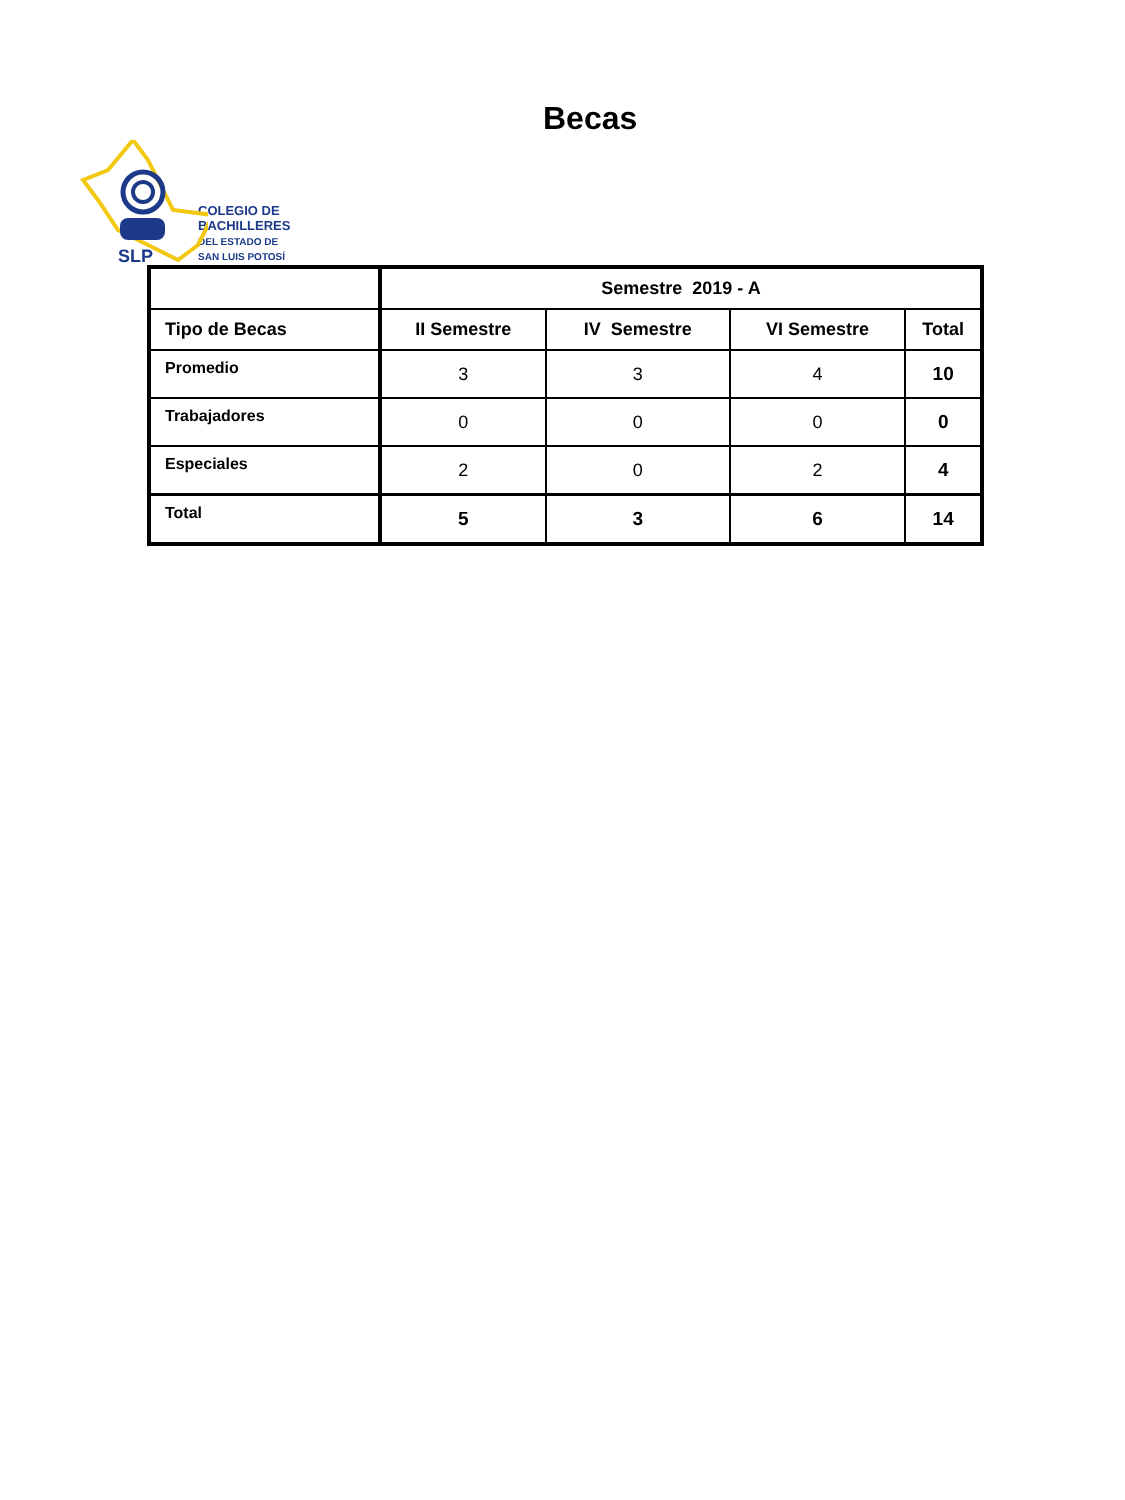SLP
COLEGIO DE
BACHILLERES
DEL ESTADO DE
SAN LUIS POTOSÍ
Becas
| | Semestre 2019 - A | | | |
| --- | --- | --- | --- | --- |
| Tipo de Becas | II Semestre | IV Semestre | VI Semestre | Total |
| Promedio | 3 | 3 | 4 | 10 |
| Trabajadores | 0 | 0 | 0 | 0 |
| Especiales | 2 | 0 | 2 | 4 |
| Total | 5 | 3 | 6 | 14 |